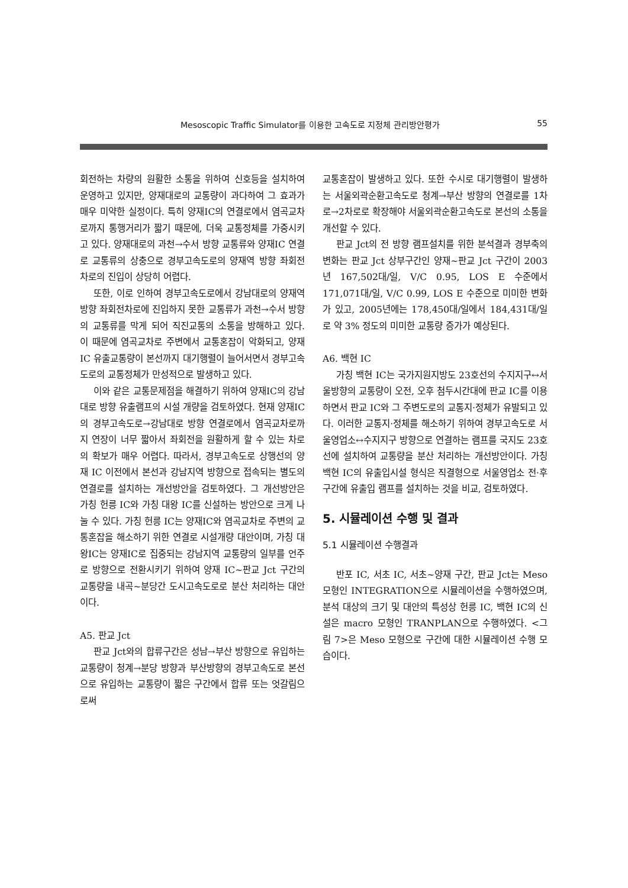Mesoscopic Traffic Simulator를 이용한 고속도로 지정체 관리방안평가 55
회전하는 차량의 원활한 소통을 위하여 신호등을 설치하여 운영하고 있지만, 양재대로의 교통량이 과다하여 그 효과가 매우 미약한 실정이다. 특히 양재IC의 연결로에서 염곡교차로까지 통행거리가 짧기 때문에, 더욱 교통정체를 가중시키고 있다. 양재대로의 과천→수서 방향 교통류와 양재IC 연결로 교통류의 상충으로 경부고속도로의 양재역 방향 좌회전 차로의 진입이 상당히 어렵다.
또한, 이로 인하여 경부고속도로에서 강남대로의 양재역 방향 좌회전차로에 진입하지 못한 교통류가 과천→수서 방향의 교통류를 막게 되어 직진교통의 소통을 방해하고 있다. 이 때문에 염곡교차로 주변에서 교통혼잡이 악화되고, 양재 IC 유출교통량이 본선까지 대기행렬이 늘어서면서 경부고속도로의 교통정체가 만성적으로 발생하고 있다.
이와 같은 교통문제점을 해결하기 위하여 양재IC의 강남대로 방향 유출램프의 시설 개량을 검토하였다. 현재 양재IC의 경부고속도로→강남대로 방향 연결로에서 염곡교차로까지 연장이 너무 짧아서 좌회전을 원활하게 할 수 있는 차로의 확보가 매우 어렵다. 따라서, 경부고속도로 상행선의 양재 IC 이전에서 본선과 강남지역 방향으로 접속되는 별도의 연결로를 설치하는 개선방안을 검토하였다. 그 개선방안은 가칭 헌릉 IC와 가칭 대왕 IC를 신설하는 방안으로 크게 나눌 수 있다. 가칭 헌릉 IC는 양재IC와 염곡교차로 주변의 교통혼잡을 해소하기 위한 연결로 시설개량 대안이며, 가칭 대왕IC는 양재IC로 집중되는 강남지역 교통량의 일부를 언주로 방향으로 전환시키기 위하여 양재 IC~판교 Jct 구간의 교통량을 내곡~분당간 도시고속도로로 분산 처리하는 대안이다.
A5. 판교 Jct
판교 Jct와의 합류구간은 성남→부산 방향으로 유입하는 교통량이 청계→분당 방향과 부산방향의 경부고속도로 본선으로 유입하는 교통량이 짧은 구간에서 합류 또는 엇갈림으로써
교통혼잡이 발생하고 있다. 또한 수시로 대기행렬이 발생하는 서울외곽순환고속도로 청계→부산 방향의 연결로를 1차로→2차로로 확장해야 서울외곽순환고속도로 본선의 소통을 개선할 수 있다.
판교 Jct의 전 방향 램프설치를 위한 분석결과 경부축의 변화는 판교 Jct 상부구간인 양재~판교 Jct 구간이 2003년 167,502대/일, V/C 0.95, LOS E 수준에서 171,071대/일, V/C 0.99, LOS E 수준으로 미미한 변화가 있고, 2005년에는 178,450대/일에서 184,431대/일로 약 3% 정도의 미미한 교통량 증가가 예상된다.
A6. 백현 IC
가칭 백현 IC는 국가지원지방도 23호선의 수지지구↔서울방향의 교통량이 오전, 오후 첨두시간대에 판교 IC를 이용하면서 판교 IC와 그 주변도로의 교통지·정체가 유발되고 있다. 이러한 교통지·정체를 해소하기 위하여 경부고속도로 서울영업소↔수지지구 방향으로 연결하는 램프를 국지도 23호선에 설치하여 교통량을 분산 처리하는 개선방안이다. 가칭 백현 IC의 유출입시설 형식은 직결형으로 서울영업소 전·후 구간에 유출입 램프를 설치하는 것을 비교, 검토하였다.
5. 시뮬레이션 수행 및 결과
5.1 시뮬레이션 수행결과
반포 IC, 서초 IC, 서초~양재 구간, 판교 Jct는 Meso 모형인 INTEGRATION으로 시뮬레이션을 수행하였으며, 분석 대상의 크기 및 대안의 특성상 헌릉 IC, 백현 IC의 신설은 macro 모형인 TRANPLAN으로 수행하였다. <그림 7>은 Meso 모형으로 구간에 대한 시뮬레이션 수행 모습이다.